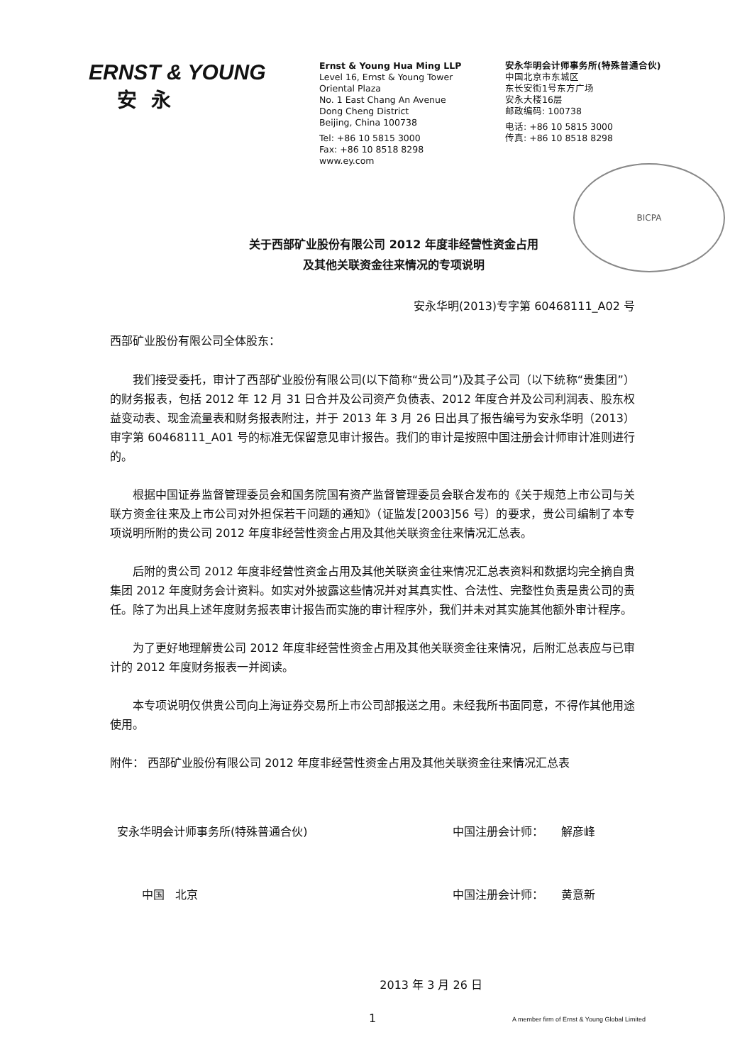ERNST & YOUNG
安永
Ernst & Young Hua Ming LLP
Level 16, Ernst & Young Tower
Oriental Plaza
No. 1 East Chang An Avenue
Dong Cheng District
Beijing, China 100738
Tel: +86 10 5815 3000
Fax: +86 10 8518 8298
www.ey.com
安永华明会计师事务所(特殊普通合伙)
中国北京市东城区
东长安街1号东方广场
安永大楼16层
邮政编码: 100738
电话: +86 10 5815 3000
传真: +86 10 8518 8298
BICPA
关于西部矿业股份有限公司 2012 年度非经营性资金占用
及其他关联资金往来情况的专项说明
安永华明(2013)专字第 60468111_A02 号
西部矿业股份有限公司全体股东：
我们接受委托，审计了西部矿业股份有限公司(以下简称“贵公司”)及其子公司（以下统称“贵集团”）的财务报表，包括 2012 年 12 月 31 日合并及公司资产负债表、2012 年度合并及公司利润表、股东权益变动表、现金流量表和财务报表附注，并于 2013 年 3 月 26 日出具了报告编号为安永华明（2013）审字第 60468111_A01 号的标准无保留意见审计报告。我们的审计是按照中国注册会计师审计准则进行的。
根据中国证券监督管理委员会和国务院国有资产监督管理委员会联合发布的《关于规范上市公司与关联方资金往来及上市公司对外担保若干问题的通知》（证监发[2003]56 号）的要求，贵公司编制了本专项说明所附的贵公司 2012 年度非经营性资金占用及其他关联资金往来情况汇总表。
后附的贵公司 2012 年度非经营性资金占用及其他关联资金往来情况汇总表资料和数据均完全摘自贵集团 2012 年度财务会计资料。如实对外披露这些情况并对其真实性、合法性、完整性负责是贵公司的责任。除了为出具上述年度财务报表审计报告而实施的审计程序外，我们并未对其实施其他额外审计程序。
为了更好地理解贵公司 2012 年度非经营性资金占用及其他关联资金往来情况，后附汇总表应与已审计的 2012 年度财务报表一并阅读。
本专项说明仅供贵公司向上海证券交易所上市公司部报送之用。未经我所书面同意，不得作其他用途使用。
附件： 西部矿业股份有限公司 2012 年度非经营性资金占用及其他关联资金往来情况汇总表
安永华明会计师事务所(特殊普通合伙) 中国注册会计师： 解彦峰
中国 北京 中国注册会计师： 黄意新
2013 年 3 月 26 日
1
A member firm of Ernst & Young Global Limited